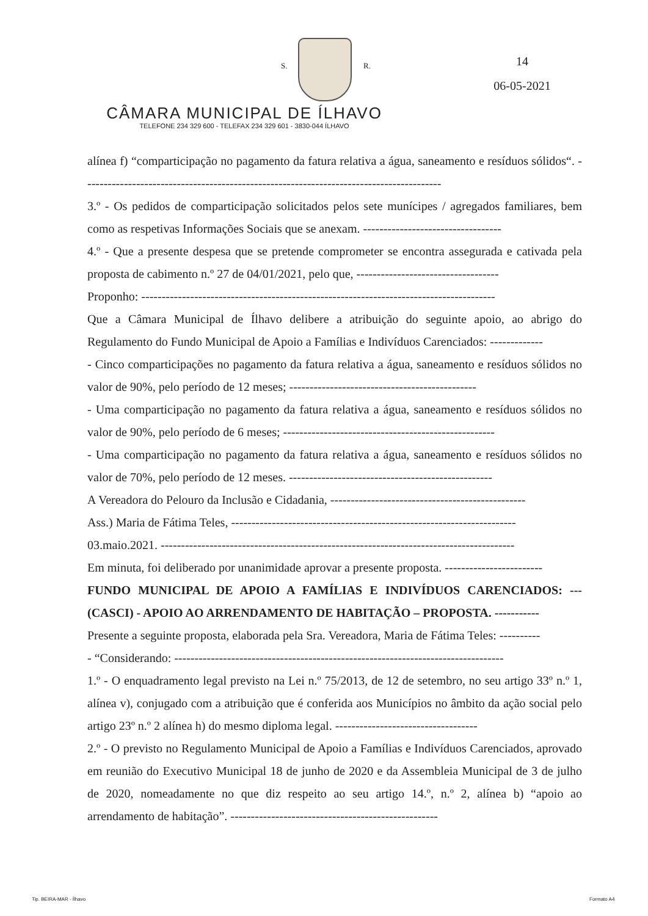S. R.
14
06-05-2021
CÂMARA MUNICIPAL DE ÍLHAVO
TELEFONE 234 329 600 - TELEFAX 234 329 601 - 3830-044 ÍLHAVO
alínea f) “comparticipação no pagamento da fatura relativa a água, saneamento e resíduos sólidos“. ----------------------------------------------------------------------------------------
3.º - Os pedidos de comparticipação solicitados pelos sete munícipes / agregados familiares, bem como as respetivas Informações Sociais que se anexam. ----------------------------------
4.º - Que a presente despesa que se pretende comprometer se encontra assegurada e cativada pela proposta de cabimento n.º 27 de 04/01/2021, pelo que, -----------------------------------
Proponho: ---------------------------------------------------------------------------------------
Que a Câmara Municipal de Ílhavo delibere a atribuição do seguinte apoio, ao abrigo do Regulamento do Fundo Municipal de Apoio a Famílias e Indivíduos Carenciados: -------------
- Cinco comparticipações no pagamento da fatura relativa a água, saneamento e resíduos sólidos no valor de 90%, pelo período de 12 meses; ----------------------------------------------
- Uma comparticipação no pagamento da fatura relativa a água, saneamento e resíduos sólidos no valor de 90%, pelo período de 6 meses; ----------------------------------------------------
- Uma comparticipação no pagamento da fatura relativa a água, saneamento e resíduos sólidos no valor de 70%, pelo período de 12 meses. --------------------------------------------------
A Vereadora do Pelouro da Inclusão e Cidadania, ------------------------------------------------
Ass.) Maria de Fátima Teles, ----------------------------------------------------------------------
03.maio.2021. ---------------------------------------------------------------------------------------
Em minuta, foi deliberado por unanimidade aprovar a presente proposta. ------------------------
FUNDO MUNICIPAL DE APOIO A FAMÍLIAS E INDIVÍDUOS CARENCIADOS: --- (CASCI) - APOIO AO ARRENDAMENTO DE HABITAÇÃO – PROPOSTA. -----------
Presente a seguinte proposta, elaborada pela Sra. Vereadora, Maria de Fátima Teles: ----------
- “Considerando: ---------------------------------------------------------------------------------
1.º - O enquadramento legal previsto na Lei n.º 75/2013, de 12 de setembro, no seu artigo 33º n.º 1, alínea v), conjugado com a atribuição que é conferida aos Municípios no âmbito da ação social pelo artigo 23º n.º 2 alínea h) do mesmo diploma legal. -----------------------------------
2.º - O previsto no Regulamento Municipal de Apoio a Famílias e Indivíduos Carenciados, aprovado em reunião do Executivo Municipal 18 de junho de 2020 e da Assembleia Municipal de 3 de julho de 2020, nomeadamente no que diz respeito ao seu artigo 14.º, n.º 2, alínea b) “apoio ao arrendamento de habitação”. ---------------------------------------------------
Tip. BEIRA-MAR - Ílhavo Formato A4